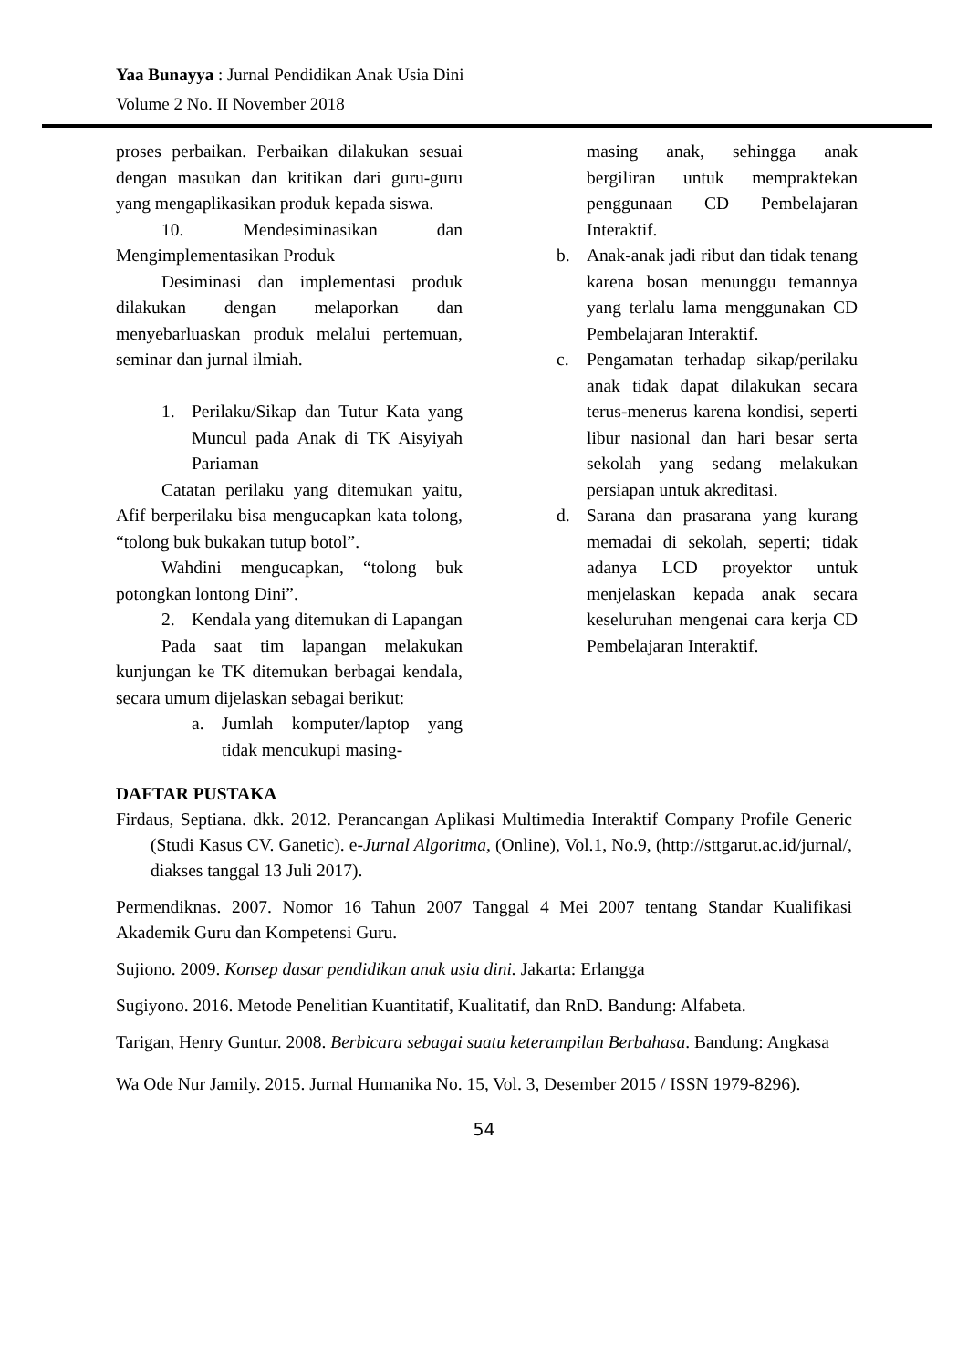Yaa Bunayya : Jurnal Pendidikan Anak Usia Dini
Volume 2 No. II November 2018
proses perbaikan. Perbaikan dilakukan sesuai dengan masukan dan kritikan dari guru-guru yang mengaplikasikan produk kepada siswa.
10. Mendesiminasikan dan Mengimplementasikan Produk
Desiminasi dan implementasi produk dilakukan dengan melaporkan dan menyebarluaskan produk melalui pertemuan, seminar dan jurnal ilmiah.
1. Perilaku/Sikap dan Tutur Kata yang Muncul pada Anak di TK Aisyiyah Pariaman
Catatan perilaku yang ditemukan yaitu, Afif berperilaku bisa mengucapkan kata tolong, “tolong buk bukakan tutup botol”.
Wahdini mengucapkan, “tolong buk potongkan lontong Dini”.
2. Kendala yang ditemukan di Lapangan
Pada saat tim lapangan melakukan kunjungan ke TK ditemukan berbagai kendala, secara umum dijelaskan sebagai berikut:
a. Jumlah komputer/laptop yang tidak mencukupi masing-
masing anak, sehingga anak bergiliran untuk mempraktekan penggunaan CD Pembelajaran Interaktif.
b. Anak-anak jadi ribut dan tidak tenang karena bosan menunggu temannya yang terlalu lama menggunakan CD Pembelajaran Interaktif.
c. Pengamatan terhadap sikap/perilaku anak tidak dapat dilakukan secara terus-menerus karena kondisi, seperti libur nasional dan hari besar serta sekolah yang sedang melakukan persiapan untuk akreditasi.
d. Sarana dan prasarana yang kurang memadai di sekolah, seperti; tidak adanya LCD proyektor untuk menjelaskan kepada anak secara keseluruhan mengenai cara kerja CD Pembelajaran Interaktif.
DAFTAR PUSTAKA
Firdaus, Septiana. dkk. 2012. Perancangan Aplikasi Multimedia Interaktif Company Profile Generic (Studi Kasus CV. Ganetic). e-Jurnal Algoritma, (Online), Vol.1, No.9, (http://sttgarut.ac.id/jurnal/, diakses tanggal 13 Juli 2017).
Permendiknas. 2007. Nomor 16 Tahun 2007 Tanggal 4 Mei 2007 tentang Standar Kualifikasi Akademik Guru dan Kompetensi Guru.
Sujiono. 2009. Konsep dasar pendidikan anak usia dini. Jakarta: Erlangga
Sugiyono. 2016. Metode Penelitian Kuantitatif, Kualitatif, dan RnD. Bandung: Alfabeta.
Tarigan, Henry Guntur. 2008. Berbicara sebagai suatu keterampilan Berbahasa. Bandung: Angkasa
Wa Ode Nur Jamily. 2015. Jurnal Humanika No. 15, Vol. 3, Desember 2015 / ISSN 1979-8296).
54